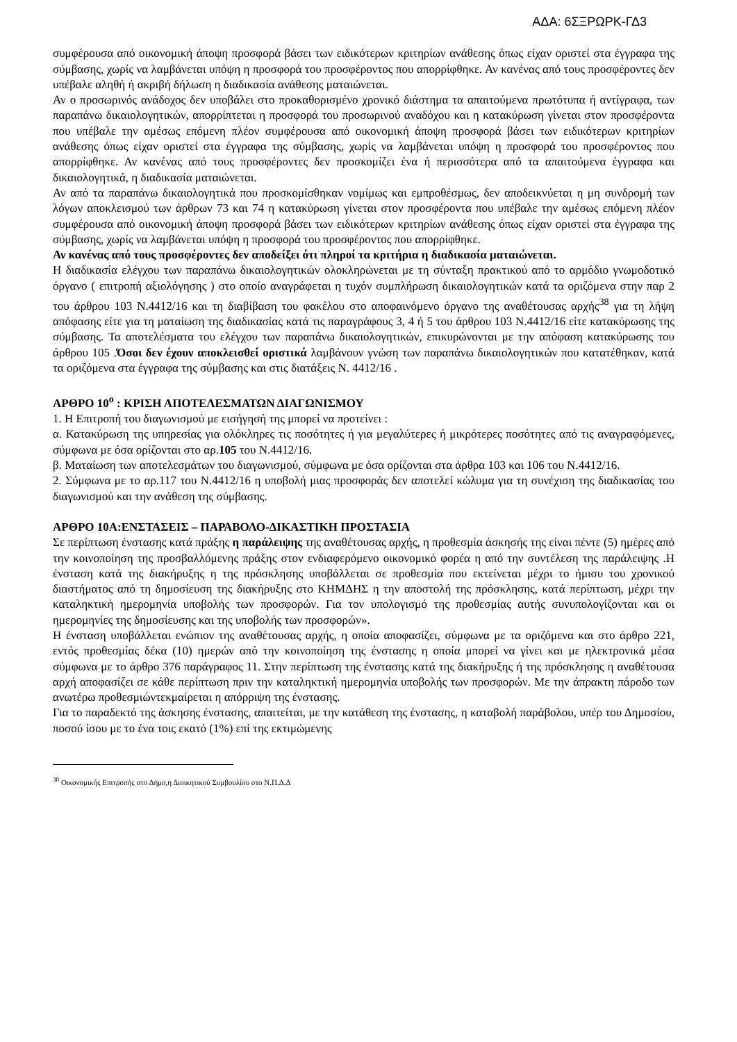ΑΔΑ: 6ΣΞΡΩΡΚ-ΓΔ3
συμφέρουσα από οικονομική άποψη προσφορά βάσει των ειδικότερων κριτηρίων ανάθεσης όπως είχαν οριστεί στα έγγραφα της σύμβασης, χωρίς να λαμβάνεται υπόψη η προσφορά του προσφέροντος που απορρίφθηκε. Αν κανένας από τους προσφέροντες δεν υπέβαλε αληθή ή ακριβή δήλωση η διαδικασία ανάθεσης ματαιώνεται.
Αν ο προσωρινός ανάδοχος δεν υποβάλει στο προκαθορισμένο χρονικό διάστημα τα απαιτούμενα πρωτότυπα ή αντίγραφα, των παραπάνω δικαιολογητικών, απορρίπτεται η προσφορά του προσωρινού αναδόχου και η κατακύρωση γίνεται στον προσφέροντα που υπέβαλε την αμέσως επόμενη πλέον συμφέρουσα από οικονομική άποψη προσφορά βάσει των ειδικότερων κριτηρίων ανάθεσης όπως είχαν οριστεί στα έγγραφα της σύμβασης, χωρίς να λαμβάνεται υπόψη η προσφορά του προσφέροντος που απορρίφθηκε. Αν κανένας από τους προσφέροντες δεν προσκομίζει ένα ή περισσότερα από τα απαιτούμενα έγγραφα και δικαιολογητικά, η διαδικασία ματαιώνεται.
Αν από τα παραπάνω δικαιολογητικά που προσκομίσθηκαν νομίμως και εμπροθέσμως, δεν αποδεικνύεται η μη συνδρομή των λόγων αποκλεισμού των άρθρων 73 και 74 η κατακύρωση γίνεται στον προσφέροντα που υπέβαλε την αμέσως επόμενη πλέον συμφέρουσα από οικονομική άποψη προσφορά βάσει των ειδικότερων κριτηρίων ανάθεσης όπως είχαν οριστεί στα έγγραφα της σύμβασης, χωρίς να λαμβάνεται υπόψη η προσφορά του προσφέροντος που απορρίφθηκε.
Αν κανένας από τους προσφέροντες δεν αποδείξει ότι πληροί τα κριτήρια η διαδικασία ματαιώνεται.
Η διαδικασία ελέγχου των παραπάνω δικαιολογητικών ολοκληρώνεται με τη σύνταξη πρακτικού από το αρμόδιο γνωμοδοτικό όργανο ( επιτροπή αξιολόγησης ) στο οποίο αναγράφεται η τυχόν συμπλήρωση δικαιολογητικών κατά τα οριζόμενα στην παρ 2 του άρθρου 103 Ν.4412/16 και τη διαβίβαση του φακέλου στο αποφαινόμενο όργανο της αναθέτουσας αρχής<sup>38</sup> για τη λήψη απόφασης είτε για τη ματαίωση της διαδικασίας κατά τις παραγράφους 3, 4 ή 5 του άρθρου 103 Ν.4412/16 είτε κατακύρωσης της σύμβασης. Τα αποτελέσματα του ελέγχου των παραπάνω δικαιολογητικών, επικυρώνονται με την απόφαση κατακύρωσης του άρθρου 105 .Όσοι δεν έχουν αποκλεισθεί οριστικά λαμβάνουν γνώση των παραπάνω δικαιολογητικών που κατατέθηκαν, κατά τα οριζόμενα στα έγγραφα της σύμβασης και στις διατάξεις Ν. 4412/16 .
ΑΡΘΡΟ 10<sup>ο</sup> : ΚΡΙΣΗ ΑΠΟΤΕΛΕΣΜΑΤΩΝ ΔΙΑΓΩΝΙΣΜΟΥ
1. Η Επιτροπή του διαγωνισμού με εισήγησή της μπορεί να προτείνει :
α. Κατακύρωση της υπηρεσίας για ολόκληρες τις ποσότητες ή για μεγαλύτερες ή μικρότερες ποσότητες από τις αναγραφόμενες, σύμφωνα με όσα ορίζονται στο αρ.105 του Ν.4412/16.
β. Ματαίωση των αποτελεσμάτων του διαγωνισμού, σύμφωνα με όσα ορίζονται στα άρθρα 103 και 106 του Ν.4412/16.
2. Σύμφωνα με το αρ.117 του Ν.4412/16 η υποβολή μιας προσφοράς δεν αποτελεί κώλυμα για τη συνέχιση της διαδικασίας του διαγωνισμού και την ανάθεση της σύμβασης.
ΑΡΘΡΟ 10Α:ΕΝΣΤΑΣΕΙΣ – ΠΑΡΑΒΟΛΟ-ΔΙΚΑΣΤΙΚΗ ΠΡΟΣΤΑΣΙΑ
Σε περίπτωση ένστασης κατά πράξης η παράλειψης της αναθέτουσας αρχής, η προθεσμία άσκησής της είναι πέντε (5) ημέρες από την κοινοποίηση της προσβαλλόμενης πράξης στον ενδιαφερόμενο οικονομικό φορέα η από την συντέλεση της παράλειψης .Η ένσταση κατά της διακήρυξης η της πρόσκλησης υποβάλλεται σε προθεσμία που εκτείνεται μέχρι το ήμισυ του χρονικού διαστήματος από τη δημοσίευση της διακήρυξης στο ΚΗΜΔΗΣ η την αποστολή της πρόσκλησης, κατά περίπτωση, μέχρι την καταληκτική ημερομηνία υποβολής των προσφορών. Για τον υπολογισμό της προθεσμίας αυτής συνυπολογίζονται και οι ημερομηνίες της δημοσίευσης και της υποβολής των προσφορών».
Η ένσταση υποβάλλεται ενώπιον της αναθέτουσας αρχής, η οποία αποφασίζει, σύμφωνα με τα οριζόμενα και στο άρθρο 221, εντός προθεσμίας δέκα (10) ημερών από την κοινοποίηση της ένστασης η οποία μπορεί να γίνει και με ηλεκτρονικά μέσα σύμφωνα με το άρθρο 376 παράγραφος 11. Στην περίπτωση της ένστασης κατά της διακήρυξης ή της πρόσκλησης η αναθέτουσα αρχή αποφασίζει σε κάθε περίπτωση πριν την καταληκτική ημερομηνία υποβολής των προσφορών. Με την άπρακτη πάροδο των ανωτέρω προθεσμιώντεκμαίρεται η απόρριψη της ένστασης.
Για το παραδεκτό της άσκησης ένστασης, απαιτείται, με την κατάθεση της ένστασης, η καταβολή παράβολου, υπέρ του Δημοσίου, ποσού ίσου με το ένα τοις εκατό (1%) επί της εκτιμώμενης
<sup>38</sup> Οικονομικής Επιτροπής στο Δήμο,η Διοικητικού Συμβουλίου στο Ν.Π.Δ.Δ